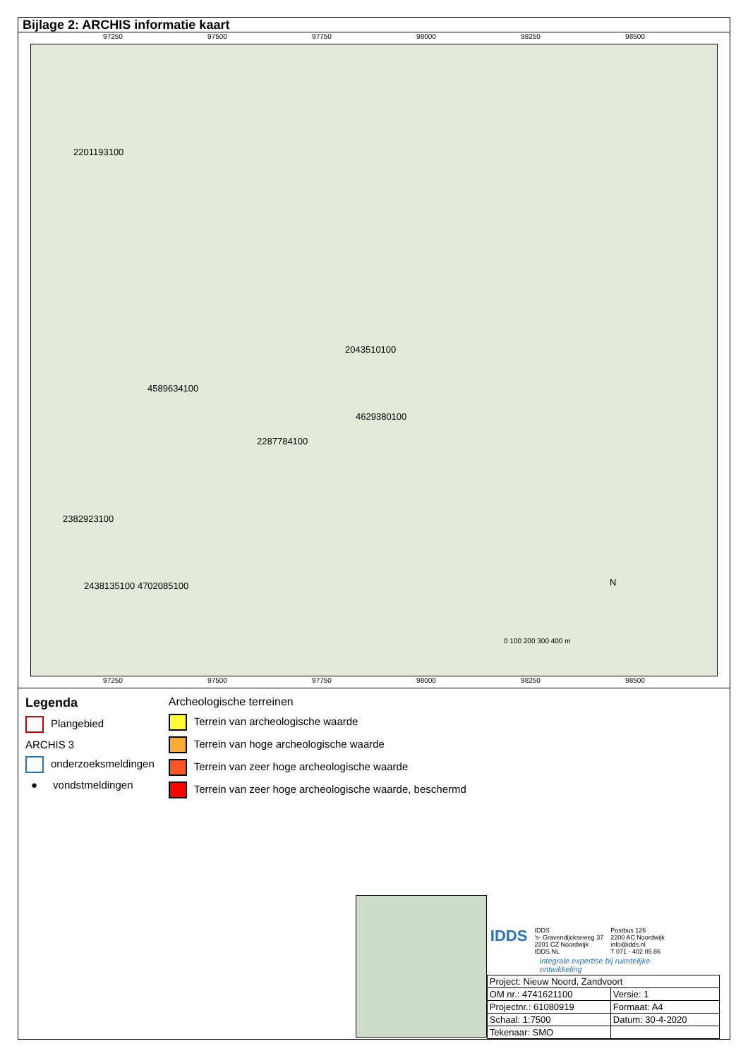Bijlage 2: ARCHIS informatie kaart
97250 97500 97750 98000 98250 98500
2201193100
4589634100
2043510100
4629380100
2287784100
2382923100
2438135100 4702085100 N
0 100 200 300 400 m
97250 97500 97750 98000 98250 98500
Legenda
Plangebied
ARCHIS 3
onderzoeksmeldingen
● vondstmeldingen
Archeologische terreinen
Terrein van archeologische waarde
Terrein van hoge archeologische waarde
Terrein van zeer hoge archeologische waarde
Terrein van zeer hoge archeologische waarde, beschermd
IDDS
IDDS
's- Gravendijckseweg 37
2201 CZ Noordwijk
IDDS.NL
Postbus 126
2200 AC Noordwijk
info@idds.nl
T 071 - 402 85 86
integrale expertise bij ruimtelijke ontwikkeling
| Project: Nieuw Noord, Zandvoort | |
| OM nr.: 4741621100 | Versie: 1 |
| Projectnr.: 61080919 | Formaat: A4 |
| Schaal: 1:7500 | Datum: 30-4-2020 |
| Tekenaar: SMO | |